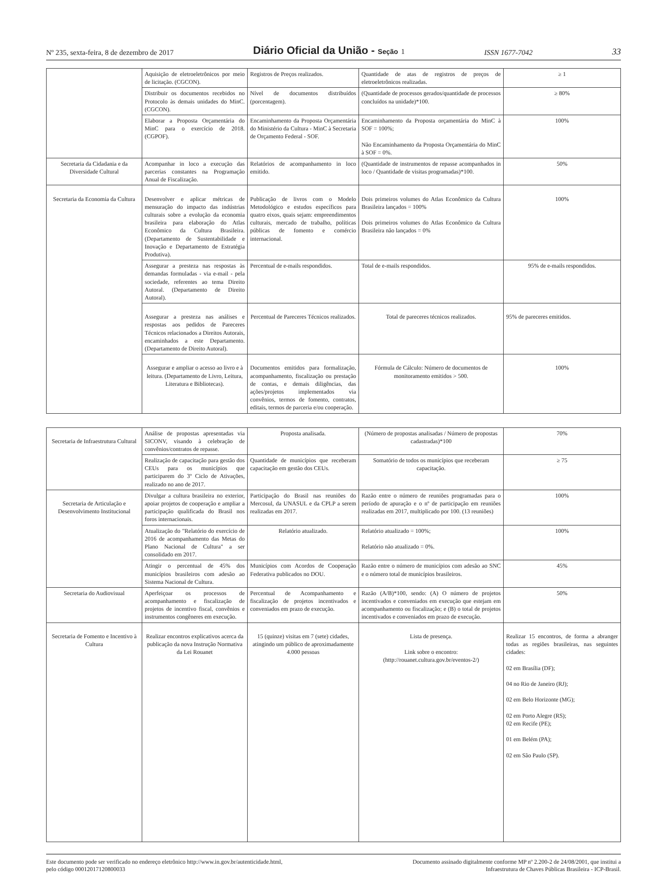Nº 235, sexta-feira, 8 de dezembro de 2017 Diário Oficial da União - Seção 1 ISSN 1677-7042 33
| | Aquisição de eletroeletrônicos por meio de licitação. (CGCON). | Registros de Preços realizados. | Quantidade de atas de registros de preços de eletroeletrônicos realizadas. | ≥ 1 |
| | Distribuir os documentos recebidos no Protocolo às demais unidades do MinC. (CGCON). | Nível de documentos distribuídos (porcentagem). | (Quantidade de processos gerados/quantidade de processos concluídos na unidade)*100. | ≥ 80% |
| | Elaborar a Proposta Orçamentária do MinC para o exercício de 2018. (CGPOF). | Encaminhamento da Proposta Orçamentária do Ministério da Cultura - MinC à Secretaria de Orçamento Federal - SOF. | Encaminhamento da Proposta orçamentária do MinC à SOF = 100%; Não Encaminhamento da Proposta Orçamentária do MinC à SOF = 0%. | 100% |
| Secretaria da Cidadania e da Diversidade Cultural | Acompanhar in loco a execução das parcerias constantes na Programação Anual de Fiscalização. | Relatórios de acompanhamento in loco emitido. | (Quantidade de instrumentos de repasse acompanhados in loco / Quantidade de visitas programadas)*100. | 50% |
| Secretaria da Economia da Cultura | Desenvolver e aplicar métricas de mensuração do impacto das indústrias culturais sobre a evolução da economia brasileira para elaboração do Atlas Econômico da Cultura Brasileira. (Departamento de Sustentabilidade e Inovação e Departamento de Estratégia Produtiva). | Publicação de livros com o Modelo Metodológico e estudos específicos para quatro eixos, quais sejam: empreendimentos culturais, mercado de trabalho, políticas públicas de fomento e comércio internacional. | Dois primeiros volumes do Atlas Econômico da Cultura Brasileira lançados = 100% Dois primeiros volumes do Atlas Econômico da Cultura Brasileira não lançados = 0% | 100% |
| | Assegurar a presteza nas respostas às demandas formuladas - via e-mail - pela sociedade, referentes ao tema Direito Autoral. (Departamento de Direito Autoral). | Percentual de e-mails respondidos. | Total de e-mails respondidos. | 95% de e-mails respondidos. |
| | Assegurar a presteza nas análises e respostas aos pedidos de Pareceres Técnicos relacionados a Direitos Autorais, encaminhados a este Departamento. (Departamento de Direito Autoral). | Percentual de Pareceres Técnicos realizados. | Total de pareceres técnicos realizados. | 95% de pareceres emitidos. |
| | Assegurar e ampliar o acesso ao livro e à leitura. (Departamento de Livro, Leitura, Literatura e Bibliotecas). | Documentos emitidos para formalização, acompanhamento, fiscalização ou prestação de contas, e demais diligências, das ações/projetos implementados via convênios, termos de fomento, contratos, editais, termos de parceria e/ou cooperação. | Fórmula de Cálculo: Número de documentos de monitoramento emitidos > 500. | 100% |
| Secretaria de Infraestrutura Cultural | Análise de propostas apresentadas via SICONV, visando à celebração de convênios/contratos de repasse. | Proposta analisada. | (Número de propostas analisadas / Número de propostas cadastradas)*100 | 70% |
| | Realização de capacitação para gestão dos CEUs para os municípios que participarem do 3º Ciclo de Ativações, realizado no ano de 2017. | Quantidade de municípios que receberam capacitação em gestão dos CEUs. | Somatório de todos os municípios que receberam capacitação. | ≥ 75 |
| Secretaria de Articulação e Desenvolvimento Institucional | Divulgar a cultura brasileira no exterior, apoiar projetos de cooperação e ampliar a participação qualificada do Brasil nos foros internacionais. | Participação do Brasil nas reuniões do Mercosul, da UNASUL e da CPLP a serem realizadas em 2017. | Razão entre o número de reuniões programadas para o período de apuração e o nº de participação em reuniões realizadas em 2017, multiplicado por 100. (13 reuniões) | 100% |
| | Atualização do "Relatório do exercício de 2016 de acompanhamento das Metas do Plano Nacional de Cultura" a ser consolidado em 2017. | Relatório atualizado. | Relatório atualizado = 100%; Relatório não atualizado = 0%. | 100% |
| | Atingir o percentual de 45% dos municípios brasileiros com adesão ao Sistema Nacional de Cultura. | Municípios com Acordos de Cooperação Federativa publicados no DOU. | Razão entre o número de municípios com adesão ao SNC e o número total de municípios brasileiros. | 45% |
| Secretaria do Audiovisual | Aperfeiçoar os processos de acompanhamento e fiscalização de projetos de incentivo fiscal, convênios e instrumentos congêneres em execução. | Percentual de Acompanhamento e fiscalização de projetos incentivados e conveniados em prazo de execução. | Razão (A/B)*100, sendo: (A) O número de projetos incentivados e conveniados em execução que estejam em acompanhamento ou fiscalização; e (B) o total de projetos incentivados e conveniados em prazo de execução. | 50% |
| Secretaria de Fomento e Incentivo à Cultura | Realizar encontros explicativos acerca da publicação da nova Instrução Normativa da Lei Rouanet | 15 (quinze) visitas em 7 (sete) cidades, atingindo um público de aproximadamente 4.000 pessoas | Lista de presença. Link sobre o encontro: (http://rouanet.cultura.gov.br/eventos-2/) | Realizar 15 encontros, de forma a abranger todas as regiões brasileiras, nas seguintes cidades: 02 em Brasília (DF); 04 no Rio de Janeiro (RJ); 02 em Belo Horizonte (MG); 02 em Porto Alegre (RS); 02 em Recife (PE); 01 em Belém (PA); 02 em São Paulo (SP). |
Este documento pode ser verificado no endereço eletrônico http://www.in.gov.br/autenticidade.html,
pelo código 00012017120800033
Documento assinado digitalmente conforme MP nº 2.200-2 de 24/08/2001, que institui a
Infraestrutura de Chaves Públicas Brasileira - ICP-Brasil.